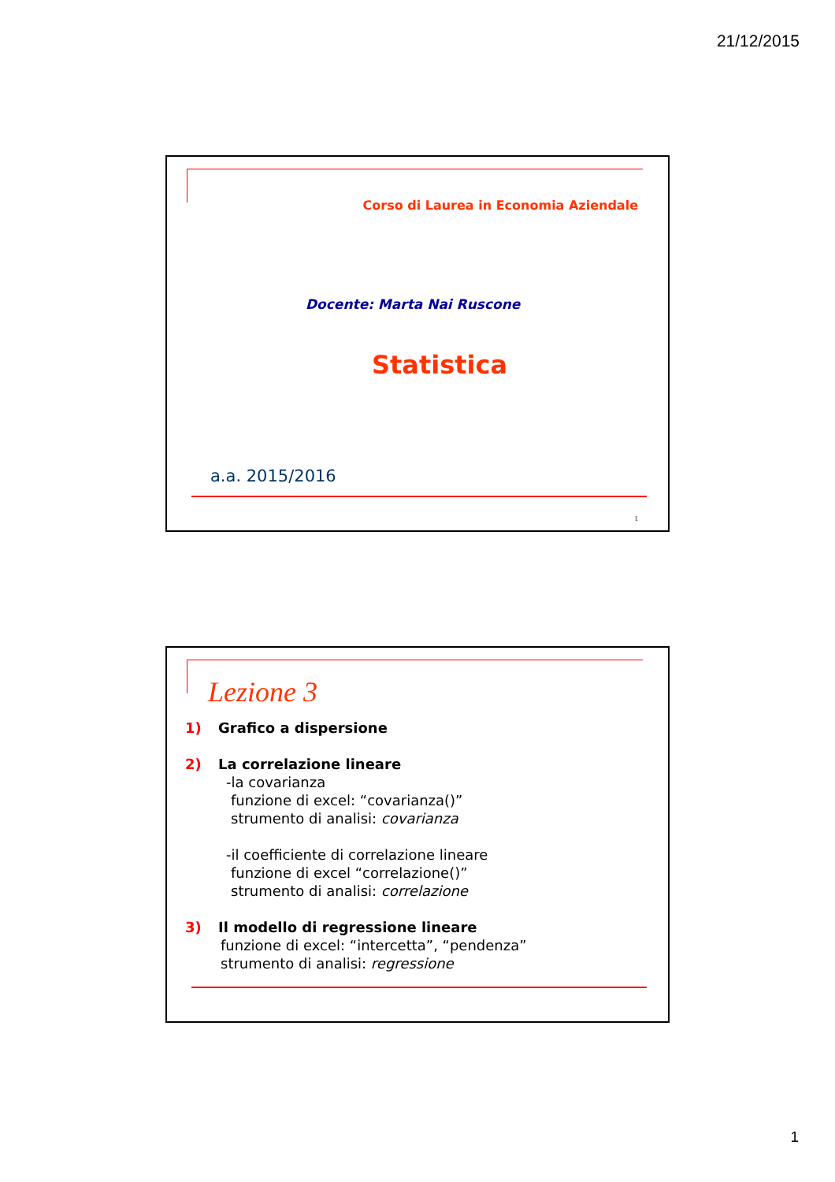21/12/2015
Corso di Laurea in Economia Aziendale
Docente: Marta Nai Ruscone
Statistica
a.a. 2015/2016
1
Lezione 3
1) Grafico a dispersione
2) La correlazione lineare
-la covarianza
funzione di excel: “covarianza()”
strumento di analisi: covarianza
-il coefficiente di correlazione lineare
funzione di excel “correlazione()”
strumento di analisi: correlazione
3) Il modello di regressione lineare
funzione di excel: “intercetta”, “pendenza”
strumento di analisi: regressione
1